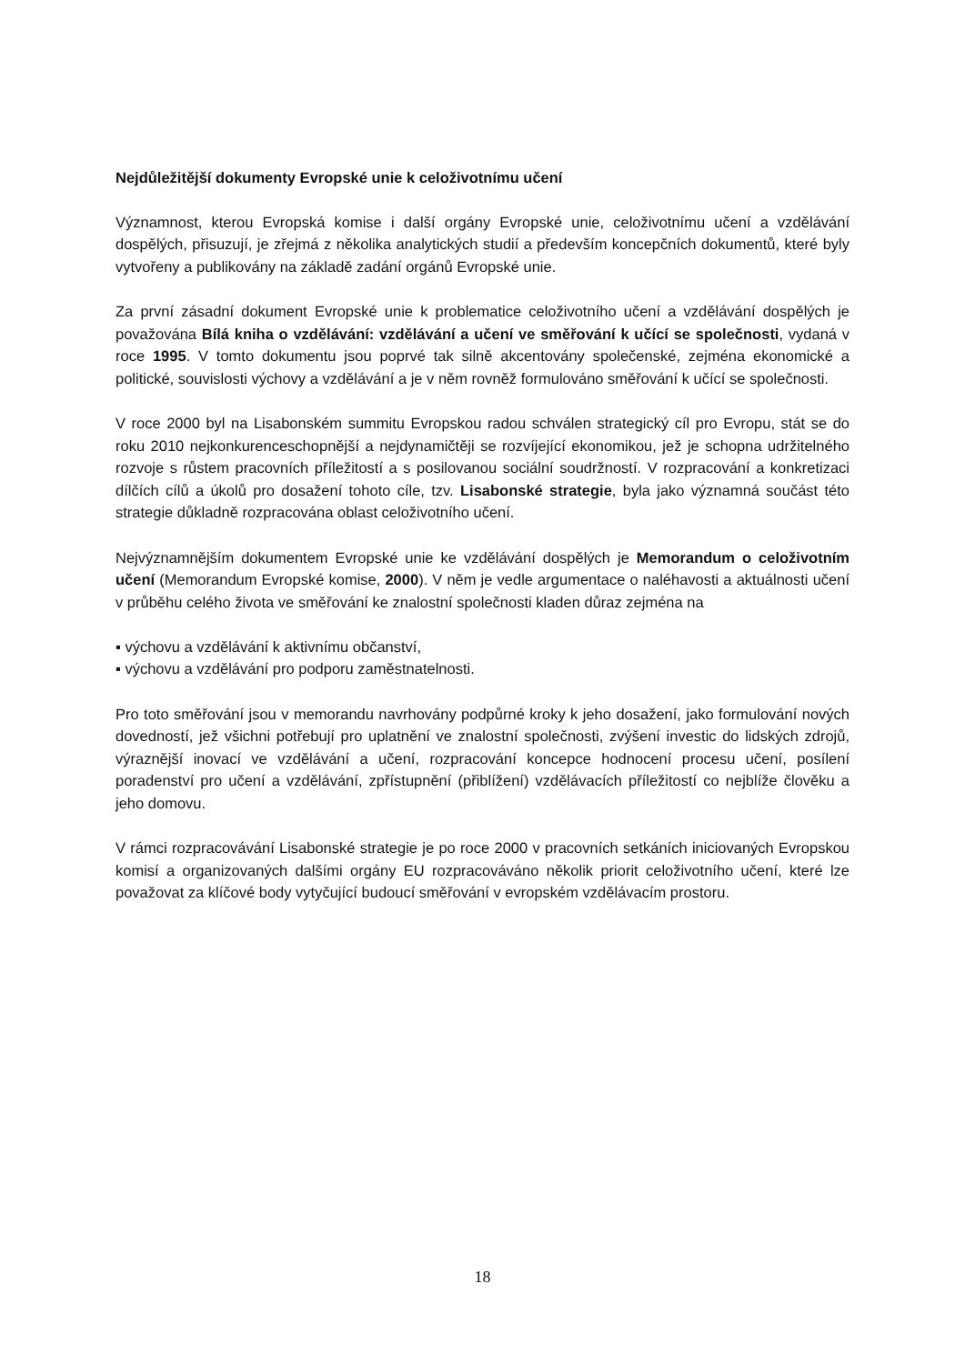Nejdůležitější dokumenty Evropské unie k celoživotnímu učení
Významnost, kterou Evropská komise i další orgány Evropské unie, celoživotnímu učení a vzdělávání dospělých, přisuzují, je zřejmá z několika analytických studií a především koncepčních dokumentů, které byly vytvořeny a publikovány na základě zadání orgánů Evropské unie.
Za první zásadní dokument Evropské unie k problematice celoživotního učení a vzdělávání dospělých je považována Bílá kniha o vzdělávání: vzdělávání a učení ve směřování k učící se společnosti, vydaná v roce 1995. V tomto dokumentu jsou poprvé tak silně akcentovány společenské, zejména ekonomické a politické, souvislosti výchovy a vzdělávání a je v něm rovněž formulováno směřování k učící se společnosti.
V roce 2000 byl na Lisabonském summitu Evropskou radou schválen strategický cíl pro Evropu, stát se do roku 2010 nejkonkurenceschopnější a nejdynamičtěji se rozvíjející ekonomikou, jež je schopna udržitelného rozvoje s růstem pracovních příležitostí a s posilovanou sociální soudržností. V rozpracování a konkretizaci dílčích cílů a úkolů pro dosažení tohoto cíle, tzv. Lisabonské strategie, byla jako významná součást této strategie důkladně rozpracována oblast celoživotního učení.
Nejvýznamnějším dokumentem Evropské unie ke vzdělávání dospělých je Memorandum o celoživotním učení (Memorandum Evropské komise, 2000). V něm je vedle argumentace o naléhavosti a aktuálnosti učení v průběhu celého života ve směřování ke znalostní společnosti kladen důraz zejména na
▪ výchovu a vzdělávání k aktivnímu občanství,
▪ výchovu a vzdělávání pro podporu zaměstnatelnosti.
Pro toto směřování jsou v memorandu navrhovány podpůrné kroky k jeho dosažení, jako formulování nových dovedností, jež všichni potřebují pro uplatnění ve znalostní společnosti, zvýšení investic do lidských zdrojů, výraznější inovací ve vzdělávání a učení, rozpracování koncepce hodnocení procesu učení, posílení poradenství pro učení a vzdělávání, zpřístupnění (přiblížení) vzdělávacích příležitostí co nejblíže člověku a jeho domovu.
V rámci rozpracovávání Lisabonské strategie je po roce 2000 v pracovních setkáních iniciovaných Evropskou komisí a organizovaných dalšími orgány EU rozpracováváno několik priorit celoživotního učení, které lze považovat za klíčové body vytyčující budoucí směřování v evropském vzdělávacím prostoru.
18